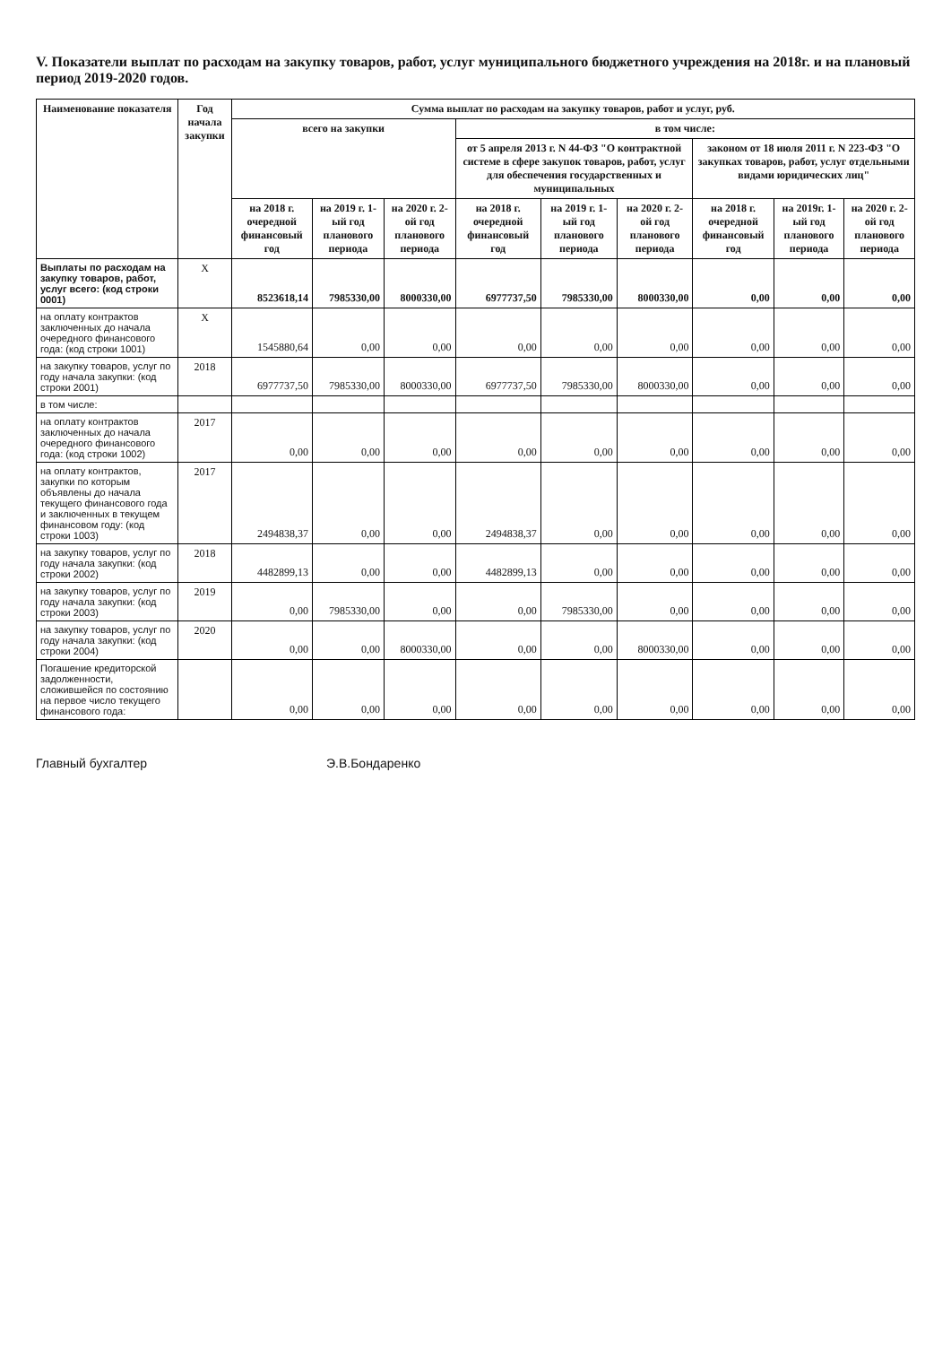V. Показатели выплат по расходам на закупку товаров, работ, услуг муниципального бюджетного учреждения на 2018г. и на плановый период 2019-2020 годов.
| Наименование показателя | Год начала закупки | Сумма выплат по расходам на закупку товаров, работ и услуг, руб. | | | | | | | | |
| --- | --- | --- | --- | --- | --- | --- | --- | --- | --- | --- |
| | | всего на закупки | | | в том числе: | | | | | |
| | | | | | от 5 апреля 2013 г. N 44-ФЗ "О контрактной системе в сфере закупок товаров, работ, услуг для обеспечения государственных и муниципальных | | | законом от 18 июля 2011 г. N 223-ФЗ "О закупках товаров, работ, услуг отдельными видами юридических лиц" | | |
| | | на 2018 г. очередной финансовый год | на 2019 г. 1-ый год планового периода | на 2020 г. 2-ой год планового периода | на 2018 г. очередной финансовый год | на 2019 г. 1-ый год планового периода | на 2020 г. 2-ой год планового периода | на 2018 г. очередной финансовый год | на 2019г. 1-ый год планового периода | на 2020 г. 2-ой год планового периода |
| Выплаты по расходам на закупку товаров, работ, услуг всего: (код строки 0001) | X | 8523618,14 | 7985330,00 | 8000330,00 | 6977737,50 | 7985330,00 | 8000330,00 | 0,00 | 0,00 | 0,00 |
| на оплату контрактов заключенных до начала очередного финансового года: (код строки 1001) | X | 1545880,64 | 0,00 | 0,00 | 0,00 | 0,00 | 0,00 | 0,00 | 0,00 | 0,00 |
| на закупку товаров, услуг по году начала закупки: (код строки 2001) | 2018 | 6977737,50 | 7985330,00 | 8000330,00 | 6977737,50 | 7985330,00 | 8000330,00 | 0,00 | 0,00 | 0,00 |
| в том числе: | | | | | | | | | | |
| на оплату контрактов заключенных до начала очередного финансового года: (код строки 1002) | 2017 | 0,00 | 0,00 | 0,00 | 0,00 | 0,00 | 0,00 | 0,00 | 0,00 | 0,00 |
| на оплату контрактов, закупки по которым объявлены до начала текущего финансового года и заключенных в текущем финансовом году: (код строки 1003) | 2017 | 2494838,37 | 0,00 | 0,00 | 2494838,37 | 0,00 | 0,00 | 0,00 | 0,00 | 0,00 |
| на закупку товаров, услуг по году начала закупки: (код строки 2002) | 2018 | 4482899,13 | 0,00 | 0,00 | 4482899,13 | 0,00 | 0,00 | 0,00 | 0,00 | 0,00 |
| на закупку товаров, услуг по году начала закупки: (код строки 2003) | 2019 | 0,00 | 7985330,00 | 0,00 | 0,00 | 7985330,00 | 0,00 | 0,00 | 0,00 | 0,00 |
| на закупку товаров, услуг по году начала закупки: (код строки 2004) | 2020 | 0,00 | 0,00 | 8000330,00 | 0,00 | 0,00 | 8000330,00 | 0,00 | 0,00 | 0,00 |
| Погашение кредиторской задолженности, сложившейся по состоянию на первое число текущего финансового года: | | 0,00 | 0,00 | 0,00 | 0,00 | 0,00 | 0,00 | 0,00 | 0,00 | 0,00 |
Главный бухгалтер Э.В.Бондаренко